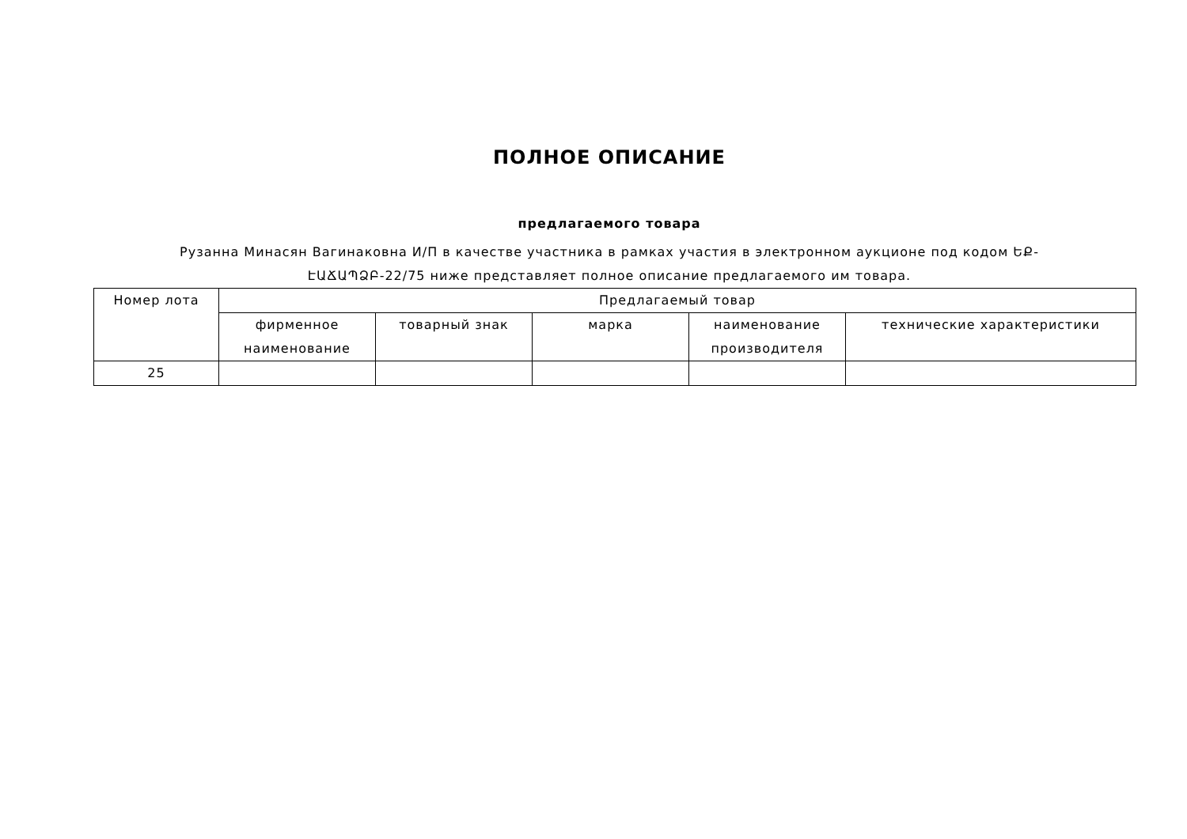ПОЛНОЕ ОПИСАНИЕ
предлагаемого товара
Рузанна Минасян Вагинаковна И/П в качестве участника в рамках участия в электронном аукционе под кодом ԵՔ-ԷԱՃԱՊՁԲ-22/75 ниже представляет полное описание предлагаемого им товара.
| Номер лота | Предлагаемый товар | | | | |
| --- | --- | --- | --- | --- | --- |
| | фирменное наименование | товарный знак | марка | наименование производителя | технические характеристики |
| 25 | | | | | |